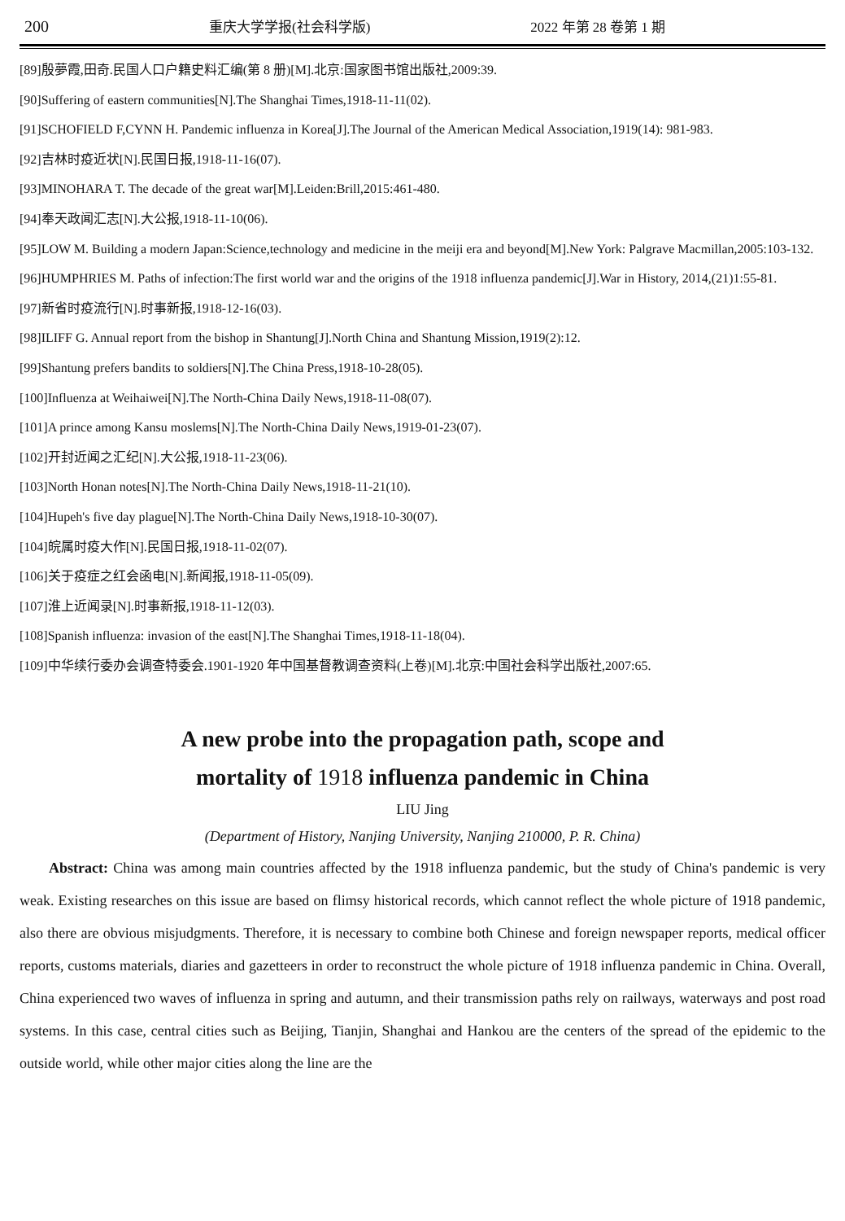200 重庆大学学报(社会科学版) 2022 年第 28 卷第 1 期
[89]殷夢霞,田奇.民国人口户籍史料汇编(第 8 册)[M].北京:国家图书馆出版社,2009:39.
[90]Suffering of eastern communities[N].The Shanghai Times,1918-11-11(02).
[91]SCHOFIELD F,CYNN H. Pandemic influenza in Korea[J].The Journal of the American Medical Association,1919(14): 981-983.
[92]吉林时疫近状[N].民国日报,1918-11-16(07).
[93]MINOHARA T. The decade of the great war[M].Leiden:Brill,2015:461-480.
[94]奉天政闻汇志[N].大公报,1918-11-10(06).
[95]LOW M. Building a modern Japan:Science,technology and medicine in the meiji era and beyond[M].New York: Palgrave Macmillan,2005:103-132.
[96]HUMPHRIES M. Paths of infection:The first world war and the origins of the 1918 influenza pandemic[J].War in History, 2014,(21)1:55-81.
[97]新省时疫流行[N].时事新报,1918-12-16(03).
[98]ILIFF G. Annual report from the bishop in Shantung[J].North China and Shantung Mission,1919(2):12.
[99]Shantung prefers bandits to soldiers[N].The China Press,1918-10-28(05).
[100]Influenza at Weihaiwei[N].The North-China Daily News,1918-11-08(07).
[101]A prince among Kansu moslems[N].The North-China Daily News,1919-01-23(07).
[102]开封近闻之汇纪[N].大公报,1918-11-23(06).
[103]North Honan notes[N].The North-China Daily News,1918-11-21(10).
[104]Hupeh's five day plague[N].The North-China Daily News,1918-10-30(07).
[104]皖属时疫大作[N].民国日报,1918-11-02(07).
[106]关于疫症之红会函电[N].新闻报,1918-11-05(09).
[107]淮上近闻录[N].时事新报,1918-11-12(03).
[108]Spanish influenza: invasion of the east[N].The Shanghai Times,1918-11-18(04).
[109]中华续行委办会调查特委会.1901-1920 年中国基督教调查资料(上卷)[M].北京:中国社会科学出版社,2007:65.
A new probe into the propagation path, scope and
mortality of 1918 influenza pandemic in China
LIU Jing
(Department of History, Nanjing University, Nanjing 210000, P. R. China)
Abstract: China was among main countries affected by the 1918 influenza pandemic, but the study of China's pandemic is very weak. Existing researches on this issue are based on flimsy historical records, which cannot reflect the whole picture of 1918 pandemic, also there are obvious misjudgments. Therefore, it is necessary to combine both Chinese and foreign newspaper reports, medical officer reports, customs materials, diaries and gazetteers in order to reconstruct the whole picture of 1918 influenza pandemic in China. Overall, China experienced two waves of influenza in spring and autumn, and their transmission paths rely on railways, waterways and post road systems. In this case, central cities such as Beijing, Tianjin, Shanghai and Hankou are the centers of the spread of the epidemic to the outside world, while other major cities along the line are the